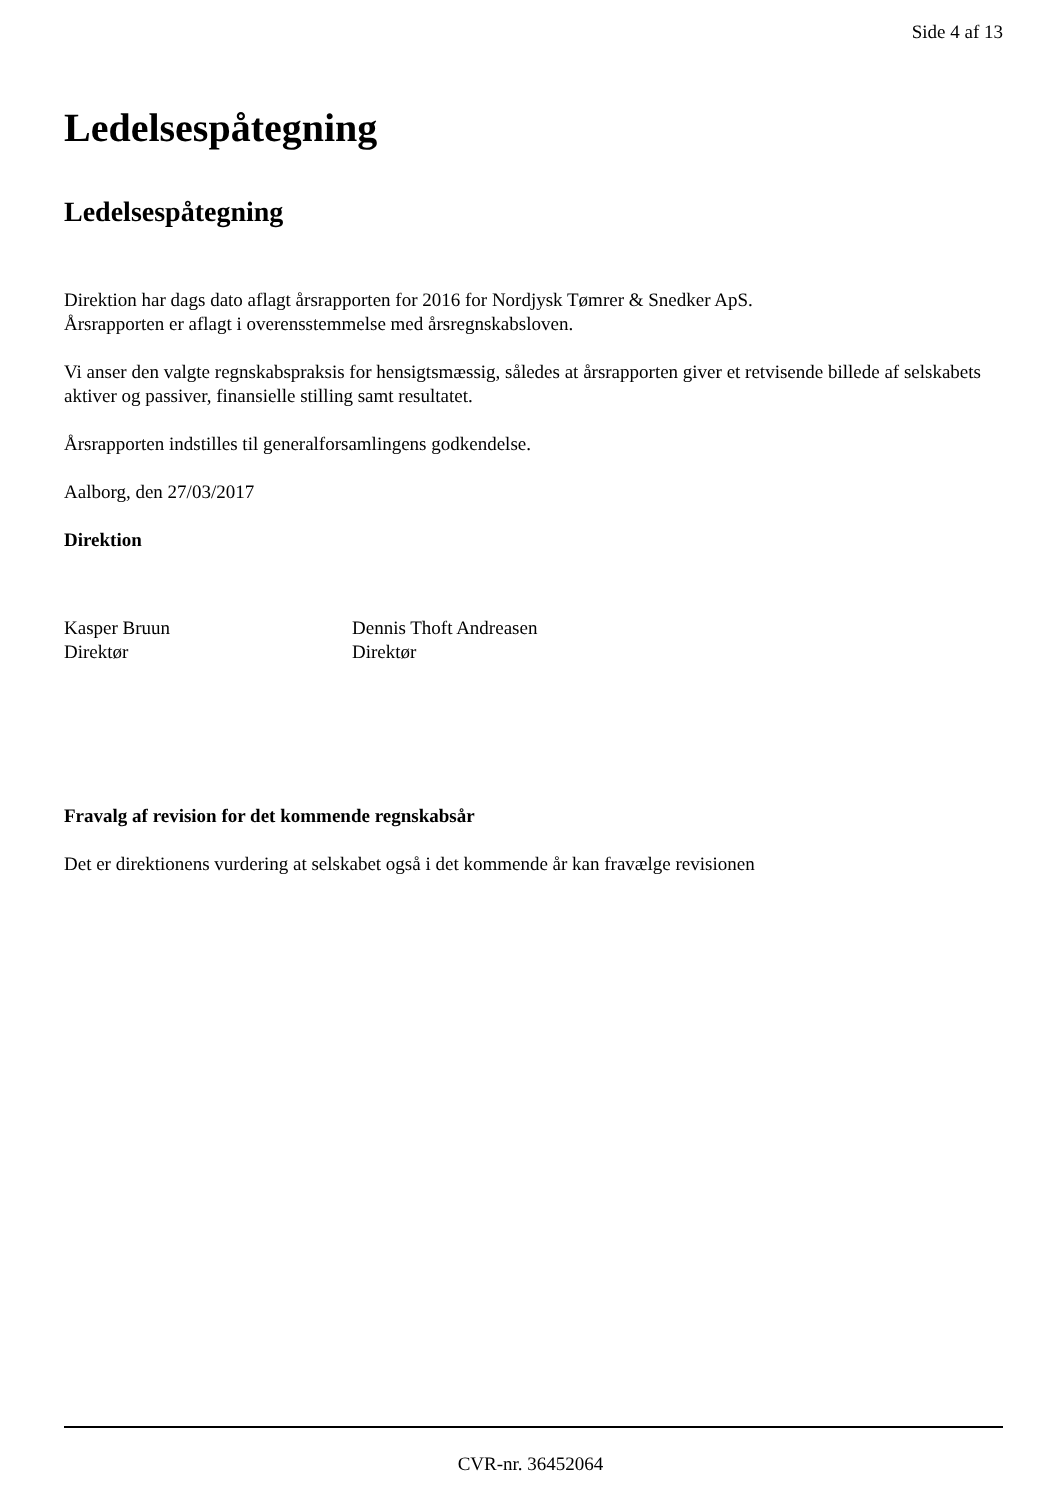Side 4 af 13
Ledelsespåtegning
Ledelsespåtegning
Direktion har dags dato aflagt årsrapporten for 2016 for Nordjysk Tømrer & Snedker ApS.
Årsrapporten er aflagt i overensstemmelse med årsregnskabsloven.
Vi anser den valgte regnskabspraksis for hensigtsmæssig, således at årsrapporten giver et retvisende billede af selskabets aktiver og passiver, finansielle stilling samt resultatet.
Årsrapporten indstilles til generalforsamlingens godkendelse.
Aalborg, den 27/03/2017
Direktion
Kasper Bruun
Direktør
Dennis Thoft Andreasen
Direktør
Fravalg af revision for det kommende regnskabsår
Det er direktionens vurdering at selskabet også i det kommende år kan fravælge revisionen
CVR-nr. 36452064